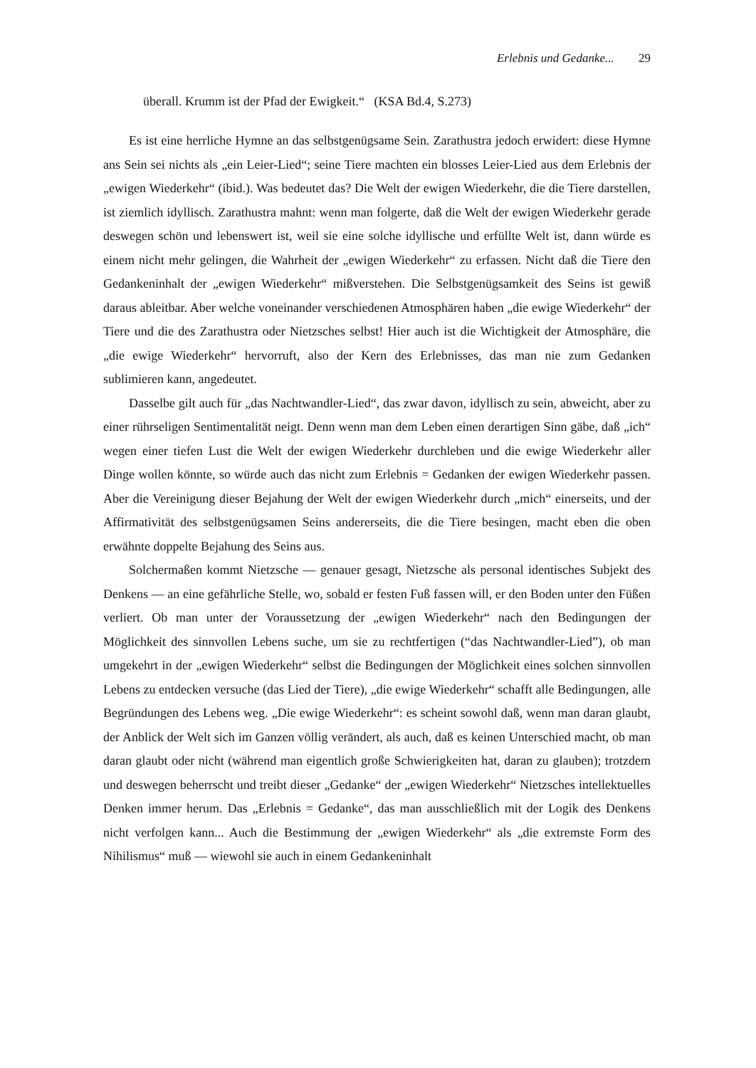Erlebnis und Gedanke... 29
überall. Krumm ist der Pfad der Ewigkeit.“ (KSA Bd.4, S.273)
Es ist eine herrliche Hymne an das selbstgenügsame Sein. Zarathustra jedoch erwidert: diese Hymne ans Sein sei nichts als „ein Leier-Lied“; seine Tiere machten ein blosses Leier-Lied aus dem Erlebnis der „ewigen Wiederkehr“ (ibid.). Was bedeutet das? Die Welt der ewigen Wiederkehr, die die Tiere darstellen, ist ziemlich idyllisch. Zarathustra mahnt: wenn man folgerte, daß die Welt der ewigen Wiederkehr gerade deswegen schön und lebenswert ist, weil sie eine solche idyllische und erfüllte Welt ist, dann würde es einem nicht mehr gelingen, die Wahrheit der „ewigen Wiederkehr“ zu erfassen. Nicht daß die Tiere den Gedankeninhalt der „ewigen Wiederkehr“ mißverstehen. Die Selbstgenügsamkeit des Seins ist gewiß daraus ableitbar. Aber welche voneinander verschiedenen Atmosphären haben „die ewige Wiederkehr“ der Tiere und die des Zarathustra oder Nietzsches selbst! Hier auch ist die Wichtigkeit der Atmosphäre, die „die ewige Wiederkehr“ hervorruft, also der Kern des Erlebnisses, das man nie zum Gedanken sublimieren kann, angedeutet.
Dasselbe gilt auch für „das Nachtwandler-Lied“, das zwar davon, idyllisch zu sein, abweicht, aber zu einer rührseligen Sentimentalität neigt. Denn wenn man dem Leben einen derartigen Sinn gäbe, daß „ich“ wegen einer tiefen Lust die Welt der ewigen Wiederkehr durchleben und die ewige Wiederkehr aller Dinge wollen könnte, so würde auch das nicht zum Erlebnis = Gedanken der ewigen Wiederkehr passen. Aber die Vereinigung dieser Bejahung der Welt der ewigen Wiederkehr durch „mich“ einerseits, und der Affirmativität des selbstgenügsamen Seins andererseits, die die Tiere besingen, macht eben die oben erwähnte doppelte Bejahung des Seins aus.
Solchermaßen kommt Nietzsche — genauer gesagt, Nietzsche als personal identisches Subjekt des Denkens — an eine gefährliche Stelle, wo, sobald er festen Fuß fassen will, er den Boden unter den Füßen verliert. Ob man unter der Voraussetzung der „ewigen Wiederkehr“ nach den Bedingungen der Möglichkeit des sinnvollen Lebens suche, um sie zu rechtfertigen (“das Nachtwandler-Lied”), ob man umgekehrt in der „ewigen Wiederkehr“ selbst die Bedingungen der Möglichkeit eines solchen sinnvollen Lebens zu entdecken versuche (das Lied der Tiere), „die ewige Wiederkehr“ schafft alle Bedingungen, alle Begründungen des Lebens weg. „Die ewige Wiederkehr“: es scheint sowohl daß, wenn man daran glaubt, der Anblick der Welt sich im Ganzen völlig verändert, als auch, daß es keinen Unterschied macht, ob man daran glaubt oder nicht (während man eigentlich große Schwierigkeiten hat, daran zu glauben); trotzdem und deswegen beherrscht und treibt dieser „Gedanke“ der „ewigen Wiederkehr“ Nietzsches intellektuelles Denken immer herum. Das „Erlebnis = Gedanke“, das man ausschließlich mit der Logik des Denkens nicht verfolgen kann... Auch die Bestimmung der „ewigen Wiederkehr“ als „die extremste Form des Nihilismus“ muß — wiewohl sie auch in einem Gedankeninhalt